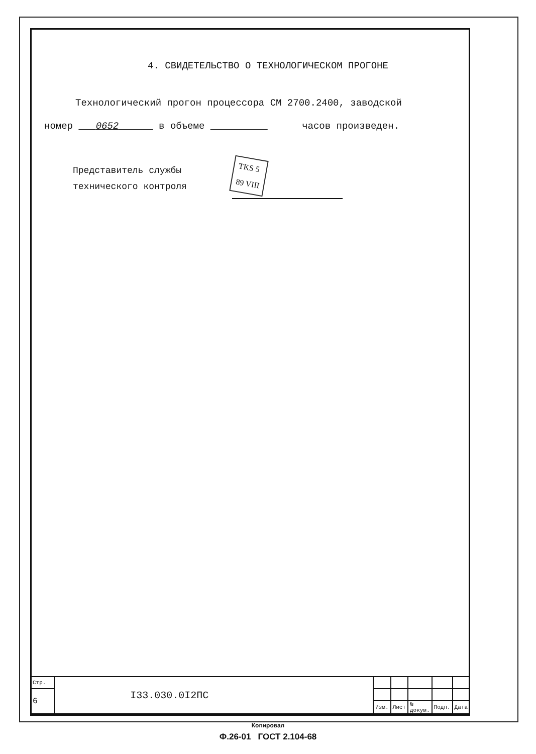4. СВИДЕТЕЛЬСТВО О ТЕХНОЛОГИЧЕСКОМ ПРОГОНЕ
Технологический прогон процессора СМ 2700.2400, заводской
номер 0652 в объеме часов произведен.
Представитель службы
технического контроля
TKS 5
89 VIII
| Стр. | I33.030.0I2ПС | | | | | |
| 6 | | | | | | |
| | | Изм. | Лист | № докум. | Подп. | Дата |
Копировал
Ф.26-01 ГОСТ 2.104-68